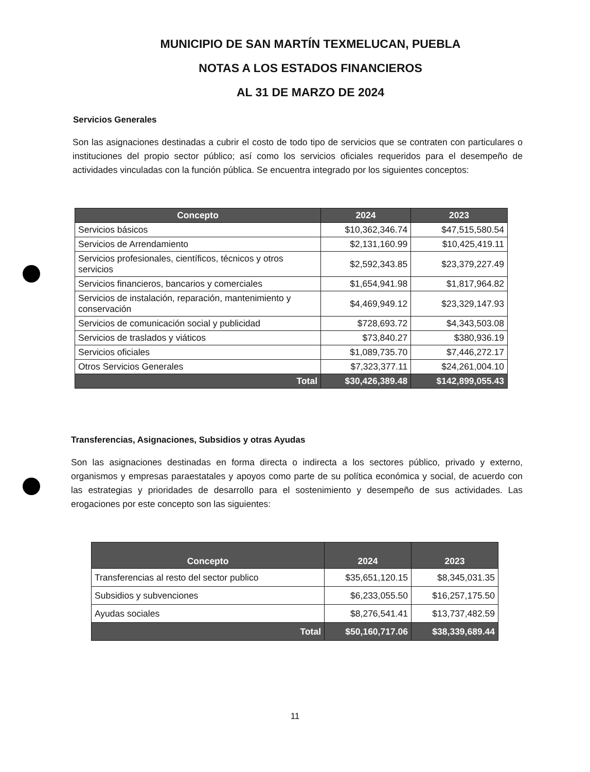MUNICIPIO DE SAN MARTÍN TEXMELUCAN, PUEBLA
NOTAS A LOS ESTADOS FINANCIEROS
AL 31 DE MARZO DE 2024
Servicios Generales
Son las asignaciones destinadas a cubrir el costo de todo tipo de servicios que se contraten con particulares o instituciones del propio sector público; así como los servicios oficiales requeridos para el desempeño de actividades vinculadas con la función pública. Se encuentra integrado por los siguientes conceptos:
| Concepto | 2024 | 2023 |
| --- | --- | --- |
| Servicios básicos | $10,362,346.74 | $47,515,580.54 |
| Servicios de Arrendamiento | $2,131,160.99 | $10,425,419.11 |
| Servicios profesionales, científicos, técnicos y otros servicios | $2,592,343.85 | $23,379,227.49 |
| Servicios financieros, bancarios y comerciales | $1,654,941.98 | $1,817,964.82 |
| Servicios de instalación, reparación, mantenimiento y conservación | $4,469,949.12 | $23,329,147.93 |
| Servicios de comunicación social y publicidad | $728,693.72 | $4,343,503.08 |
| Servicios de traslados y viáticos | $73,840.27 | $380,936.19 |
| Servicios oficiales | $1,089,735.70 | $7,446,272.17 |
| Otros Servicios Generales | $7,323,377.11 | $24,261,004.10 |
| Total | $30,426,389.48 | $142,899,055.43 |
Transferencias, Asignaciones, Subsidios y otras Ayudas
Son las asignaciones destinadas en forma directa o indirecta a los sectores público, privado y externo, organismos y empresas paraestatales y apoyos como parte de su política económica y social, de acuerdo con las estrategias y prioridades de desarrollo para el sostenimiento y desempeño de sus actividades. Las erogaciones por este concepto son las siguientes:
| Concepto | 2024 | 2023 |
| --- | --- | --- |
| Transferencias al resto del sector publico | $35,651,120.15 | $8,345,031.35 |
| Subsidios y subvenciones | $6,233,055.50 | $16,257,175.50 |
| Ayudas sociales | $8,276,541.41 | $13,737,482.59 |
| Total | $50,160,717.06 | $38,339,689.44 |
11